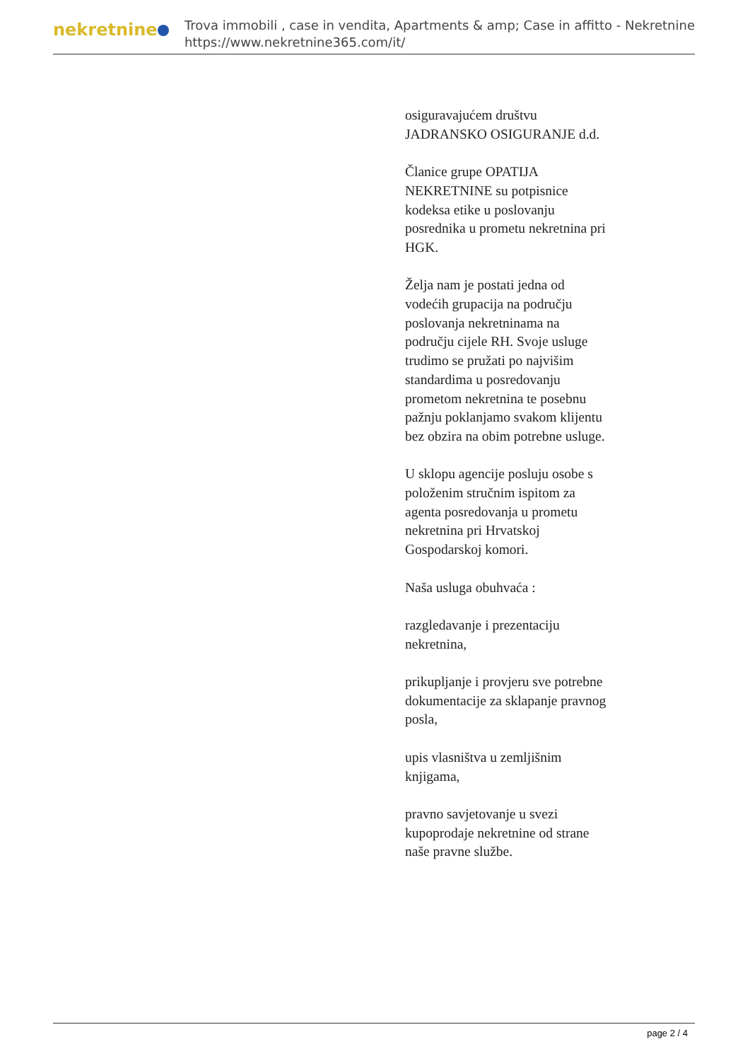nekretnine
Trova immobili , case in vendita, Apartments & amp; Case in affitto - Nekretnine
https://www.nekretnine365.com/it/
osiguravajućem društvu JADRANSKO OSIGURANJE d.d.
Članice grupe OPATIJA NEKRETNINE su potpisnice kodeksa etike u poslovanju posrednika u prometu nekretnina pri HGK.
Želja nam je postati jedna od vodećih grupacija na području poslovanja nekretninama na području cijele RH. Svoje usluge trudimo se pružati po najvišim standardima u posredovanju prometom nekretnina te posebnu pažnju poklanjamo svakom klijentu bez obzira na obim potrebne usluge.
U sklopu agencije posluju osobe s položenim stručnim ispitom za agenta posredovanja u prometu nekretnina pri Hrvatskoj Gospodarskoj komori.
Naša usluga obuhvaća :
razgledavanje i prezentaciju nekretnina,
prikupljanje i provjeru sve potrebne dokumentacije za sklapanje pravnog posla,
upis vlasništva u zemljišnim knjigama,
pravno savjetovanje u svezi kupoprodaje nekretnine od strane naše pravne službe.
page 2 / 4